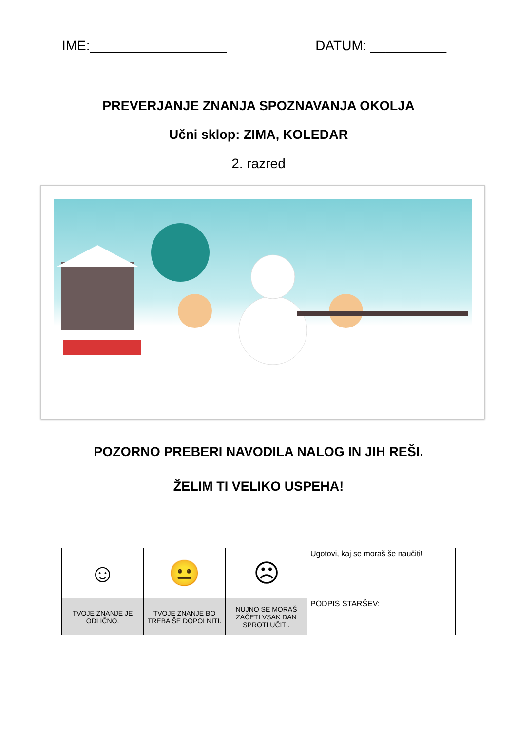IME:__________________ DATUM: __________
PREVERJANJE ZNANJA SPOZNAVANJA OKOLJA
Učni sklop: ZIMA, KOLEDAR
2. razred
POZORNO PREBERI NAVODILA NALOG IN JIH REŠI.
ŽELIM TI VELIKO USPEHA!
| ☺ | 😐 | ☹ | Ugotovi, kaj se moraš še naučiti! |
| TVOJE ZNANJE JE ODLIČNO. | TVOJE ZNANJE BO TREBA ŠE DOPOLNITI. | NUJNO SE MORAŠ ZAČETI VSAK DAN SPROTI UČITI. | PODPIS STARŠEV: |